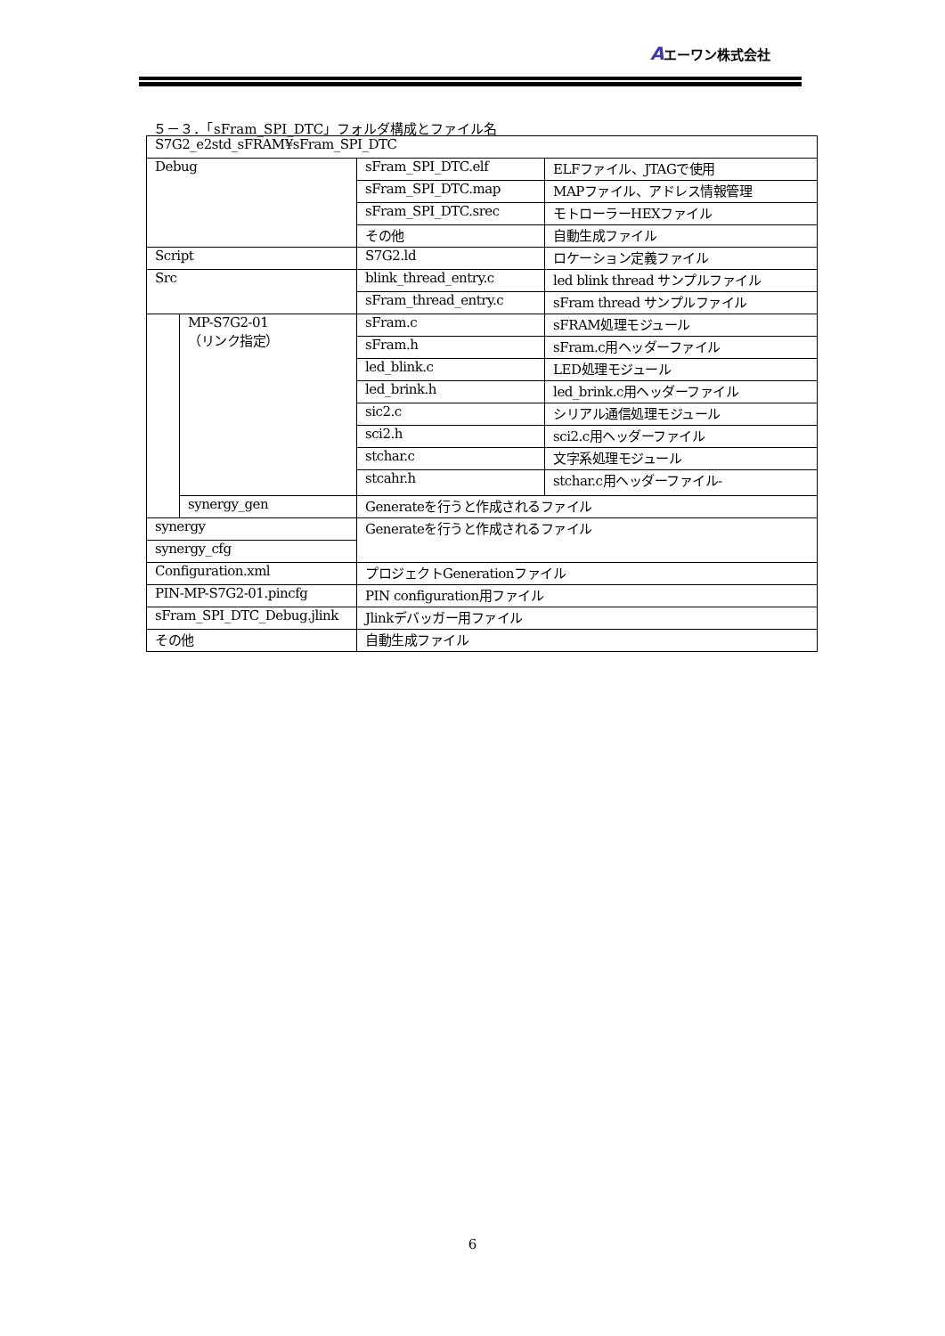Aエーワン株式会社
５－３．「sFram_SPI_DTC」フォルダ構成とファイル名
| S7G2_e2std_sFRAM¥sFram_SPI_DTC | | | |
| Debug | | sFram_SPI_DTC.elf | ELFファイル、JTAGで使用 |
| | | sFram_SPI_DTC.map | MAPファイル、アドレス情報管理 |
| | | sFram_SPI_DTC.srec | モトローラーHEXファイル |
| | | その他 | 自動生成ファイル |
| Script | | S7G2.ld | ロケーション定義ファイル |
| Src | | blink_thread_entry.c | led blink thread サンプルファイル |
| | | sFram_thread_entry.c | sFram thread サンプルファイル |
| | MP-S7G2-01 （リンク指定） | sFram.c | sFRAM処理モジュール |
| | | sFram.h | sFram.c用ヘッダーファイル |
| | | led_blink.c | LED処理モジュール |
| | | led_brink.h | led_brink.c用ヘッダーファイル |
| | | sic2.c | シリアル通信処理モジュール |
| | | sci2.h | sci2.c用ヘッダーファイル |
| | | stchar.c | 文字系処理モジュール |
| | | stcahr.h | stchar.c用ヘッダーファイル- |
| | synergy_gen | Generateを行うと作成されるファイル | |
| synergy | | Generateを行うと作成されるファイル | |
| synergy_cfg | | | |
| Configuration.xml | | プロジェクトGenerationファイル | |
| PIN-MP-S7G2-01.pincfg | | PIN configuration用ファイル | |
| sFram_SPI_DTC_Debug.jlink | | Jlinkデバッガー用ファイル | |
| その他 | | 自動生成ファイル | |
6